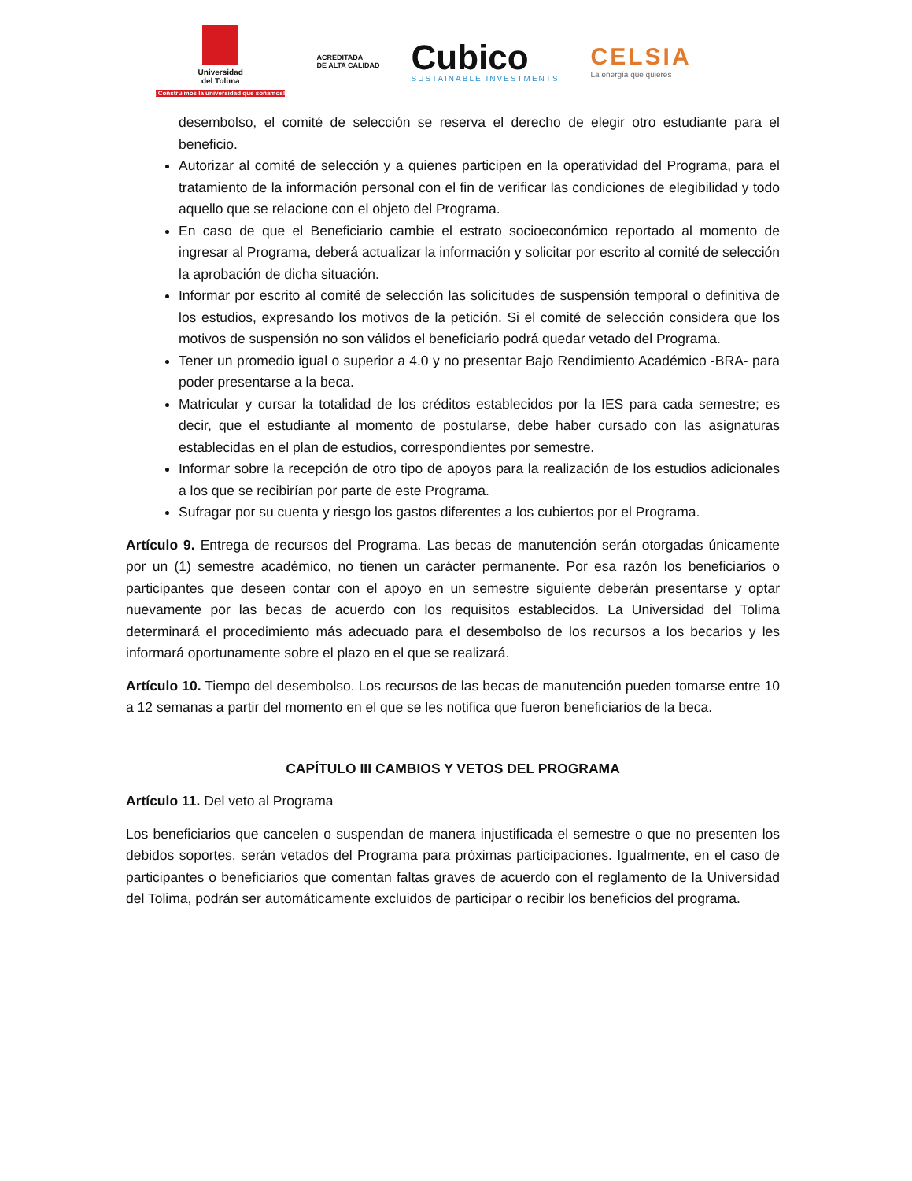Universidad
del Tolima
¡Construimos la universidad que soñamos!
ACREDITADA
DE ALTA CALIDAD
Cubico
SUSTAINABLE INVESTMENTS
CELSIA
La energía que quieres
desembolso, el comité de selección se reserva el derecho de elegir otro estudiante para el beneficio.
Autorizar al comité de selección y a quienes participen en la operatividad del Programa, para el tratamiento de la información personal con el fin de verificar las condiciones de elegibilidad y todo aquello que se relacione con el objeto del Programa.
En caso de que el Beneficiario cambie el estrato socioeconómico reportado al momento de ingresar al Programa, deberá actualizar la información y solicitar por escrito al comité de selección la aprobación de dicha situación.
Informar por escrito al comité de selección las solicitudes de suspensión temporal o definitiva de los estudios, expresando los motivos de la petición. Si el comité de selección considera que los motivos de suspensión no son válidos el beneficiario podrá quedar vetado del Programa.
Tener un promedio igual o superior a 4.0 y no presentar Bajo Rendimiento Académico -BRA- para poder presentarse a la beca.
Matricular y cursar la totalidad de los créditos establecidos por la IES para cada semestre; es decir, que el estudiante al momento de postularse, debe haber cursado con las asignaturas establecidas en el plan de estudios, correspondientes por semestre.
Informar sobre la recepción de otro tipo de apoyos para la realización de los estudios adicionales a los que se recibirían por parte de este Programa.
Sufragar por su cuenta y riesgo los gastos diferentes a los cubiertos por el Programa.
Artículo 9. Entrega de recursos del Programa. Las becas de manutención serán otorgadas únicamente por un (1) semestre académico, no tienen un carácter permanente. Por esa razón los beneficiarios o participantes que deseen contar con el apoyo en un semestre siguiente deberán presentarse y optar nuevamente por las becas de acuerdo con los requisitos establecidos. La Universidad del Tolima determinará el procedimiento más adecuado para el desembolso de los recursos a los becarios y les informará oportunamente sobre el plazo en el que se realizará.
Artículo 10. Tiempo del desembolso. Los recursos de las becas de manutención pueden tomarse entre 10 a 12 semanas a partir del momento en el que se les notifica que fueron beneficiarios de la beca.
CAPÍTULO III CAMBIOS Y VETOS DEL PROGRAMA
Artículo 11. Del veto al Programa
Los beneficiarios que cancelen o suspendan de manera injustificada el semestre o que no presenten los debidos soportes, serán vetados del Programa para próximas participaciones. Igualmente, en el caso de participantes o beneficiarios que comentan faltas graves de acuerdo con el reglamento de la Universidad del Tolima, podrán ser automáticamente excluidos de participar o recibir los beneficios del programa.